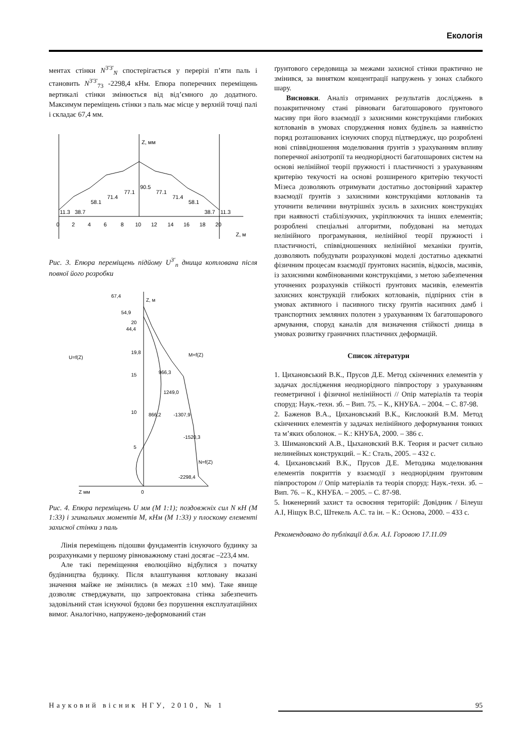Екологія
ментах стінки N<sup>3'3'</sup><sub>N</sub> спостерігається у перерізі п’яти паль і становить N<sup>3'3'</sup><sub>73</sub> -2298,4 кНм. Епюра поперечних переміщень вертикалі стінки змінюється від від’ємного до додатного. Максимум переміщень стінки з паль має місце у верхній точці палі і складає 67,4 мм.
Z, мм
Z, м
0
2
4
6
8
10
12
14
16
18
20
11.3
38.7
58.1
71.4
77.1
90.5
77.1
71.4
58.1
38.7
11.3
Рис. 3. Епюра переміщень підйому U<sup>3'</sup><sub>n</sub> днища котлована після повної його розробки
67,4
54,9
44,4
19,8
966,3
1249,0
866,2
-1307,9
-1520,3
-2298,4
Z, м
U=f(Z)
M=f(Z)
N=f(Z)
20
15
10
5
0
Z мм
Рис. 4. Епюра переміщень U мм (M 1:1); поздовжніх сил N кН (M 1:33) і згинальних моментів M, кНм (M 1:33) у плоскому елементі захисної стінки з паль
Лінія переміщень підошви фундаментів існуючого будинку за розрахунками у першому рівноважному стані досягає –223,4 мм.
Але такі переміщення еволюційно відбулися з початку будівництва будинку. Після влаштування котловану вказані значення майже не змінились (в межах ±10 мм). Таке явище дозволяє стверджувати, що запроектована стінка забезпечить задовільний стан існуючої будови без порушення експлуатаційних вимог. Аналогічно, напружено-деформований стан
ґрунтового середовища за межами захисної стінки практично не змінився, за винятком концентрації напружень у зонах слабкого шару.
Висновки. Аналіз отриманих результатів досліджень в позакритичному стані рівноваги багатошарового ґрунтового масиву при його взаємодії з захисними конструкціями глибоких котлованів в умовах спорудження нових будівель за наявністю поряд розташованих існуючих споруд підтверджує, що розроблені нові співвідношення моделювання ґрунтів з урахуванням впливу поперечної анізотропії та неоднорідності багатошарових систем на основі нелінійної теорії пружності і пластичності з урахуванням критерію текучості на основі розширеного критерію текучості Мізеса дозволяють отримувати достатньо достовірний характер взаємодії ґрунтів з захисними конструкціями котлованів та уточнити величини внутрішніх зусиль в захисних конструкціях при наявності стабілізуючих, укріплюючих та інших елементів; розроблені спеціальні алгоритми, побудовані на методах нелінійного програмування, нелінійної теорії пружності і пластичності, співвідношеннях нелінійної механіки ґрунтів, дозволяють побудувати розрахункові моделі достатньо адекватні фізичним процесам взаємодії ґрунтових насипів, відкосів, масивів, із захисними комбінованими конструкціями, з метою забезпечення уточнених розрахунків стійкості ґрунтових масивів, елементів захисних конструкцій глибоких котлованів, підпірних стін в умовах активного і пасивного тиску ґрунтів насипних дамб і транспортних земляних полотен з урахуванням їх багатошарового армування, споруд каналів для визначення стійкості днища в умовах розвитку граничних пластичних деформацій.
Список літератури
1. Цихановський В.К., Прусов Д.Е. Метод скінченних елементів у задачах дослідження неоднорідного півпростору з урахуванням геометричної і фізичної нелінійності // Опір матеріалів та теорія споруд: Наук.-техн. зб. – Вип. 75. – К., КНУБА. – 2004. – С. 87-98.
2. Баженов В.А., Цихановський В.К., Кислоокий В.М. Метод скінченних елементів у задачах нелінійного деформування тонких та м’яких оболонок. – К.: КНУБА, 2000. – 386 с.
3. Шимановский А.В., Цыхановский В.К. Теория и расчет сильно нелинейных конструкций. – К.: Сталь, 2005. – 432 с.
4. Цихановський В.К., Прусов Д.Е. Методика моделювання елементів покриттів у взаємодії з неоднорідним ґрунтовим півпростором // Опір матеріалів та теорія споруд: Наук.-техн. зб. – Вип. 76. – К., КНУБА. – 2005. – С. 87-98.
5. Інженерний захист та освоєння територій: Довідник / Білеуш А.І, Ніщук В.С, Штекель А.С. та ін. – К.: Основа, 2000. – 433 с.
Рекомендовано до публікації д.б.н. А.І. Горовою 17.11.09
Науковий вісник НГУ, 2010, № 1 95